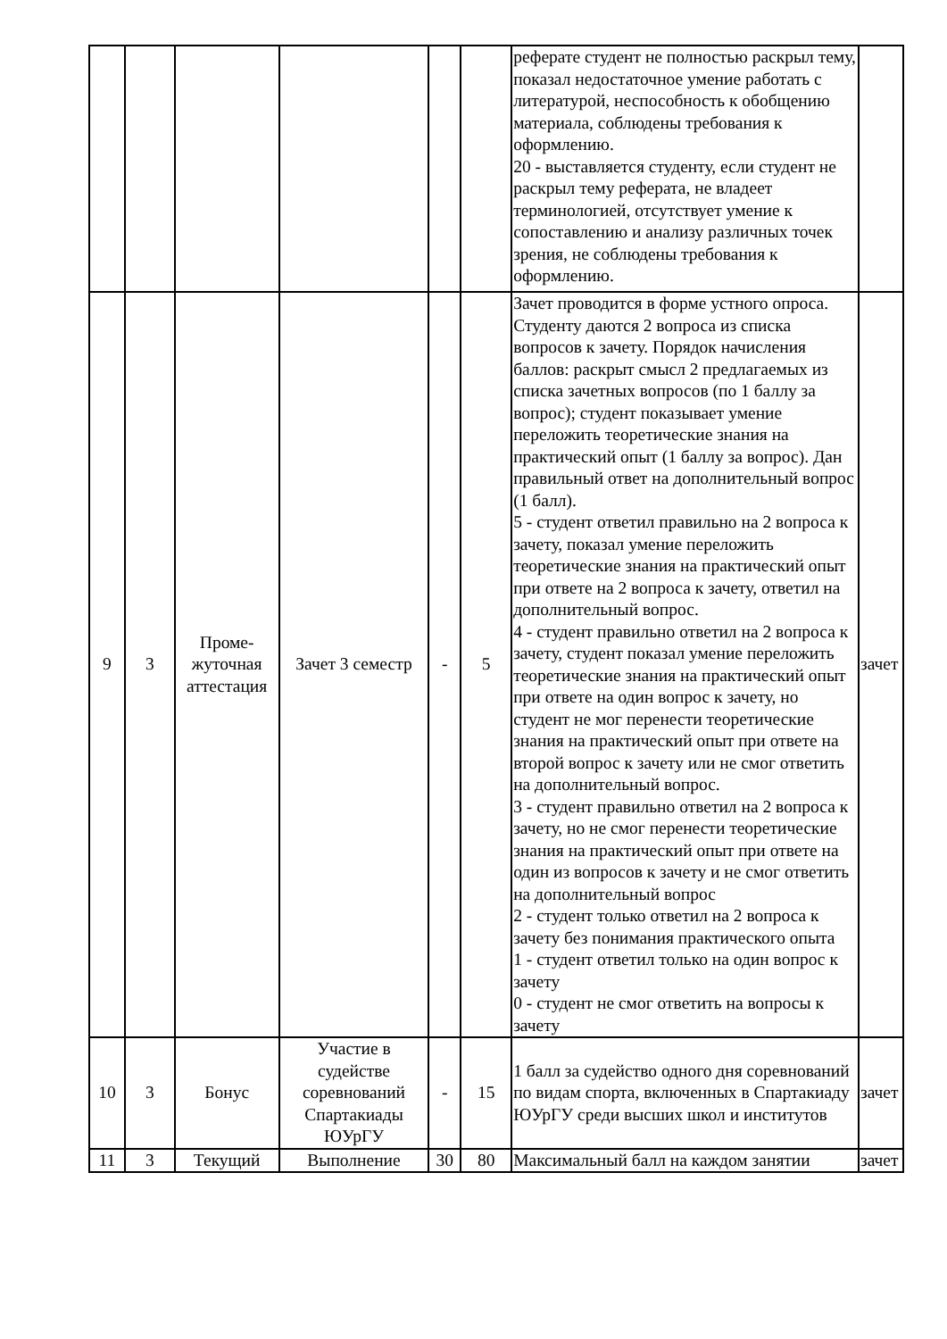| | | | | | | реферате студент не полностью раскрыл тему, показал недостаточное умение работать с литературой, неспособность к обобщению материала, соблюдены требования к оформлению. 20 - выставляется студенту, если студент не раскрыл тему реферата, не владеет терминологией, отсутствует умение к сопоставлению и анализу различных точек зрения, не соблюдены требования к оформлению. | |
| 9 | 3 | Проме- жуточная аттестация | Зачет 3 семестр | - | 5 | Зачет проводится в форме устного опроса. Студенту даются 2 вопроса из списка вопросов к зачету. Порядок начисления баллов: раскрыт смысл 2 предлагаемых из списка зачетных вопросов (по 1 баллу за вопрос); студент показывает умение переложить теоретические знания на практический опыт (1 баллу за вопрос). Дан правильный ответ на дополнительный вопрос (1 балл). 5 - студент ответил правильно на 2 вопроса к зачету, показал умение переложить теоретические знания на практический опыт при ответе на 2 вопроса к зачету, ответил на дополнительный вопрос. 4 - студент правильно ответил на 2 вопроса к зачету, студент показал умение переложить теоретические знания на практический опыт при ответе на один вопрос к зачету, но студент не мог перенести теоретические знания на практический опыт при ответе на второй вопрос к зачету или не смог ответить на дополнительный вопрос. 3 - студент правильно ответил на 2 вопроса к зачету, но не смог перенести теоретические знания на практический опыт при ответе на один из вопросов к зачету и не смог ответить на дополнительный вопрос 2 - студент только ответил на 2 вопроса к зачету без понимания практического опыта 1 - студент ответил только на один вопрос к зачету 0 - студент не смог ответить на вопросы к зачету | зачет |
| 10 | 3 | Бонус | Участие в судействе соревнований Спартакиады ЮУрГУ | - | 15 | 1 балл за судейство одного дня соревнований по видам спорта, включенных в Спартакиаду ЮУрГУ среди высших школ и институтов | зачет |
| 11 | 3 | Текущий | Выполнение | 30 | 80 | Максимальный балл на каждом занятии | зачет |